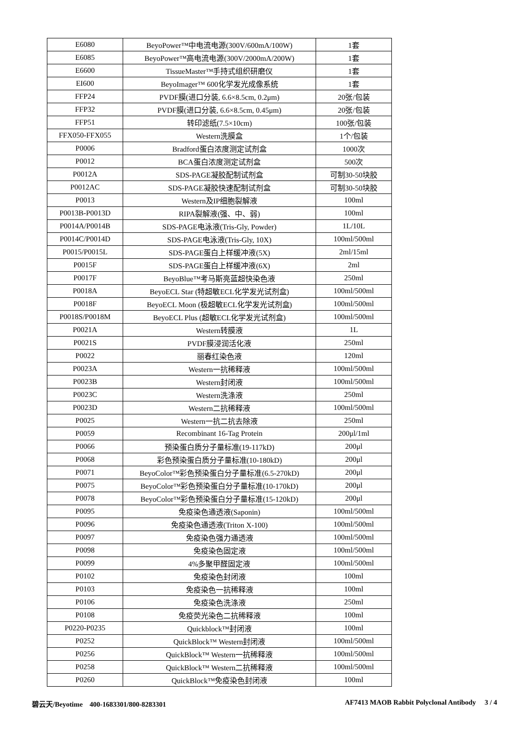| E6080 | BeyoPower™中电流电源(300V/600mA/100W) | 1套 |
| E6085 | BeyoPower™高电流电源(300V/2000mA/200W) | 1套 |
| E6600 | TissueMaster™手持式组织研磨仪 | 1套 |
| EI600 | BeyoImager™ 600化学发光成像系统 | 1套 |
| FFP24 | PVDF膜(进口分装, 6.6×8.5cm, 0.2μm) | 20张/包装 |
| FFP32 | PVDF膜(进口分装, 6.6×8.5cm, 0.45μm) | 20张/包装 |
| FFP51 | 转印滤纸(7.5×10cm) | 100张/包装 |
| FFX050-FFX055 | Western洗膜盒 | 1个/包装 |
| P0006 | Bradford蛋白浓度测定试剂盒 | 1000次 |
| P0012 | BCA蛋白浓度测定试剂盒 | 500次 |
| P0012A | SDS-PAGE凝胶配制试剂盒 | 可制30-50块胶 |
| P0012AC | SDS-PAGE凝胶快速配制试剂盒 | 可制30-50块胶 |
| P0013 | Western及IP细胞裂解液 | 100ml |
| P0013B-P0013D | RIPA裂解液(强、中、弱) | 100ml |
| P0014A/P0014B | SDS-PAGE电泳液(Tris-Gly, Powder) | 1L/10L |
| P0014C/P0014D | SDS-PAGE电泳液(Tris-Gly, 10X) | 100ml/500ml |
| P0015/P0015L | SDS-PAGE蛋白上样缓冲液(5X) | 2ml/15ml |
| P0015F | SDS-PAGE蛋白上样缓冲液(6X) | 2ml |
| P0017F | BeyoBlue™考马斯亮蓝超快染色液 | 250ml |
| P0018A | BeyoECL Star (特超敏ECL化学发光试剂盒) | 100ml/500ml |
| P0018F | BeyoECL Moon (极超敏ECL化学发光试剂盒) | 100ml/500ml |
| P0018S/P0018M | BeyoECL Plus (超敏ECL化学发光试剂盒) | 100ml/500ml |
| P0021A | Western转膜液 | 1L |
| P0021S | PVDF膜浸润活化液 | 250ml |
| P0022 | 丽春红染色液 | 120ml |
| P0023A | Western一抗稀释液 | 100ml/500ml |
| P0023B | Western封闭液 | 100ml/500ml |
| P0023C | Western洗涤液 | 250ml |
| P0023D | Western二抗稀释液 | 100ml/500ml |
| P0025 | Western一抗二抗去除液 | 250ml |
| P0059 | Recombinant 16-Tag Protein | 200μl/1ml |
| P0066 | 预染蛋白质分子量标准(19-117kD) | 200μl |
| P0068 | 彩色预染蛋白质分子量标准(10-180kD) | 200μl |
| P0071 | BeyoColor™彩色预染蛋白分子量标准(6.5-270kD) | 200μl |
| P0075 | BeyoColor™彩色预染蛋白分子量标准(10-170kD) | 200μl |
| P0078 | BeyoColor™彩色预染蛋白分子量标准(15-120kD) | 200μl |
| P0095 | 免疫染色通透液(Saponin) | 100ml/500ml |
| P0096 | 免疫染色通透液(Triton X-100) | 100ml/500ml |
| P0097 | 免疫染色强力通透液 | 100ml/500ml |
| P0098 | 免疫染色固定液 | 100ml/500ml |
| P0099 | 4%多聚甲醛固定液 | 100ml/500ml |
| P0102 | 免疫染色封闭液 | 100ml |
| P0103 | 免疫染色一抗稀释液 | 100ml |
| P0106 | 免疫染色洗涤液 | 250ml |
| P0108 | 免疫荧光染色二抗稀释液 | 100ml |
| P0220-P0235 | Quickblock™封闭液 | 100ml |
| P0252 | QuickBlock™ Western封闭液 | 100ml/500ml |
| P0256 | QuickBlock™ Western一抗稀释液 | 100ml/500ml |
| P0258 | QuickBlock™ Western二抗稀释液 | 100ml/500ml |
| P0260 | QuickBlock™免疫染色封闭液 | 100ml |
碧云天/Beyotime 400-1683301/800-8283301 AF7413 MAOB Rabbit Polyclonal Antibody 3 / 4